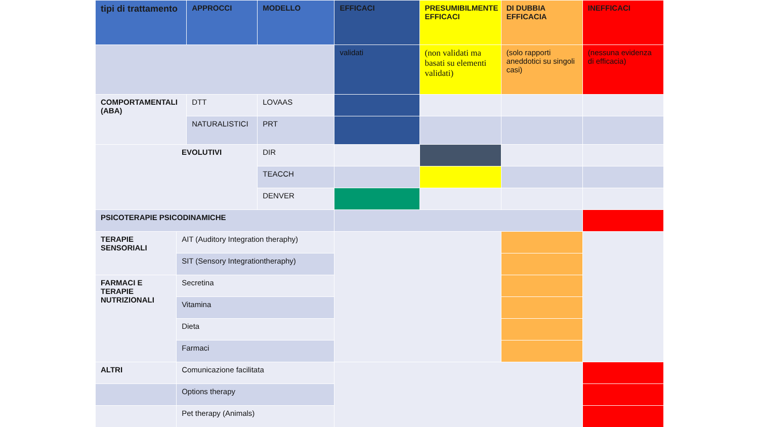| tipi di trattamento | | APPROCCI | MODELLO | EFFICACI | PRESUMIBILMENTE EFFICACI | DI DUBBIA EFFICACIA | INEFFICACI |
| --- | --- | --- | --- | --- | --- | --- | --- |
| | | | | validati | (non validati ma basati su elementi validati) | (solo rapporti aneddotici su singoli casi) | (nessuna evidenza di efficacia) |
| COMPORTAMENTALI (ABA) | | DTT | LOVAAS | | | | |
| | | NATURALISTICI | PRT | | | | |
| EVOLUTIVI | | | DIR | | | | |
| | | | TEACCH | | | | |
| | | | DENVER | | | | |
| PSICOTERAPIE PSICODINAMICHE | | | | | | | |
| TERAPIE SENSORIALI | AIT (Auditory Integration theraphy) | | | | | | |
| | SIT (Sensory Integrationtheraphy) | | | | | | |
| FARMACI E TERAPIE NUTRIZIONALI | Secretina | | | | | | |
| | Vitamina | | | | | | |
| | Dieta | | | | | | |
| | Farmaci | | | | | | |
| ALTRI | Comunicazione facilitata | | | | | | |
| | Options therapy | | | | | | |
| | Pet therapy (Animals) | | | | | | |